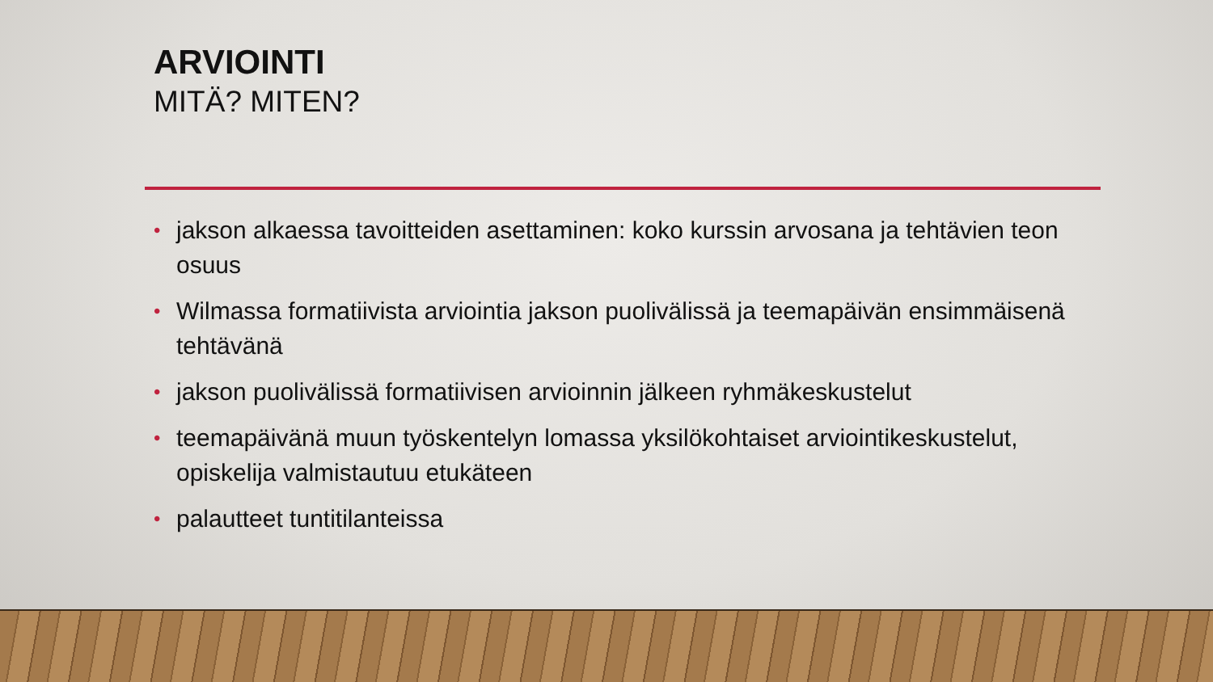ARVIOINTI
MITÄ? MITEN?
• jakson alkaessa tavoitteiden asettaminen: koko kurssin arvosana ja tehtävien teon osuus
• Wilmassa formatiivista arviointia jakson puolivälissä ja teemapäivän ensimmäisenä tehtävänä
• jakson puolivälissä formatiivisen arvioinnin jälkeen ryhmäkeskustelut
• teemapäivänä muun työskentelyn lomassa yksilökohtaiset arviointikeskustelut, opiskelija valmistautuu etukäteen
• palautteet tuntitilanteissa